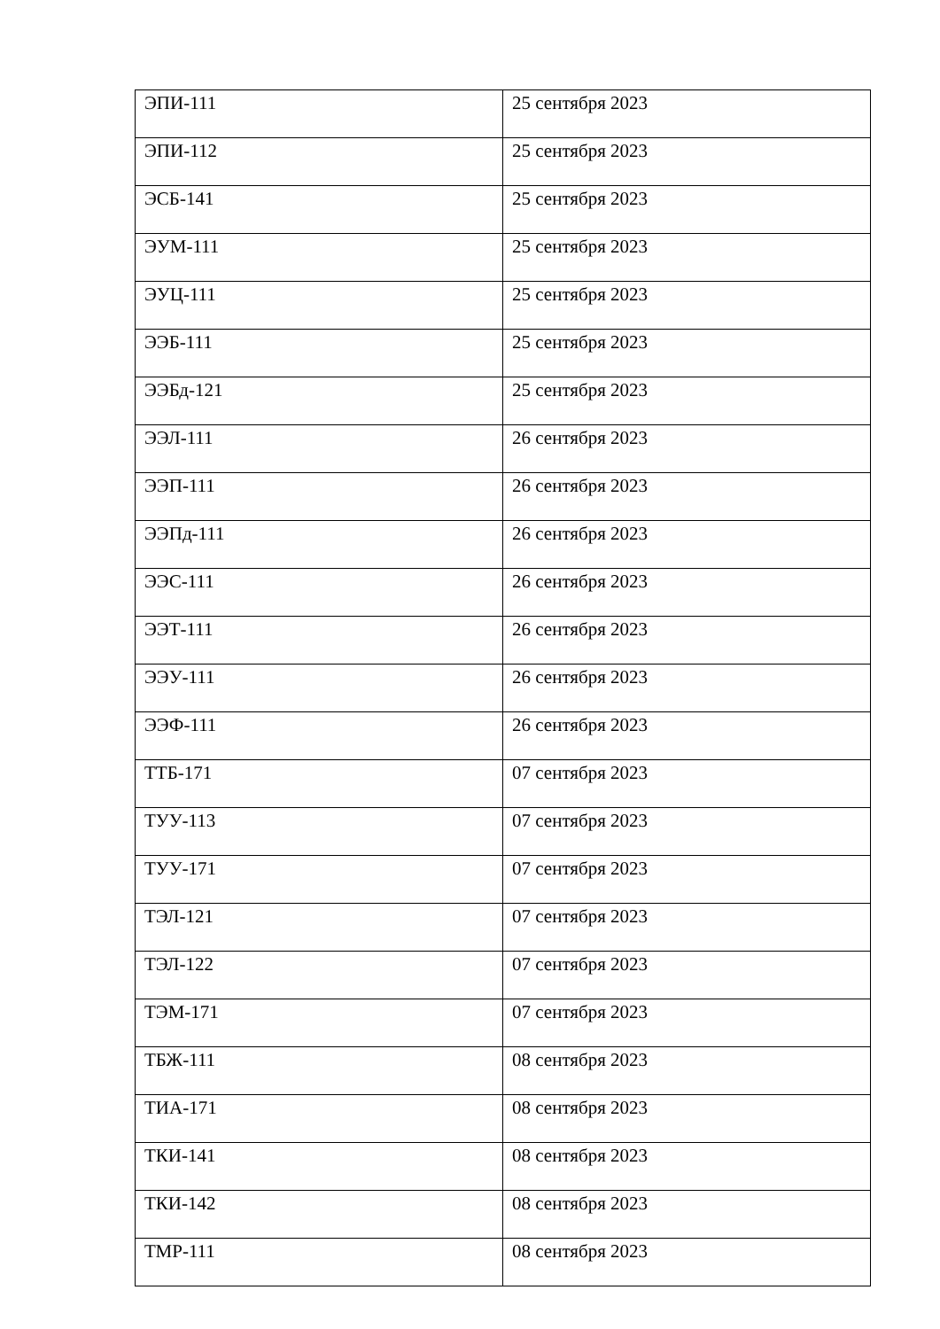| ЭПИ-111 | 25 сентября 2023 |
| ЭПИ-112 | 25 сентября 2023 |
| ЭСБ-141 | 25 сентября 2023 |
| ЭУМ-111 | 25 сентября 2023 |
| ЭУЦ-111 | 25 сентября 2023 |
| ЭЭБ-111 | 25 сентября 2023 |
| ЭЭБд-121 | 25 сентября 2023 |
| ЭЭЛ-111 | 26 сентября 2023 |
| ЭЭП-111 | 26 сентября 2023 |
| ЭЭПд-111 | 26 сентября 2023 |
| ЭЭС-111 | 26 сентября 2023 |
| ЭЭТ-111 | 26 сентября 2023 |
| ЭЭУ-111 | 26 сентября 2023 |
| ЭЭФ-111 | 26 сентября 2023 |
| ТТБ-171 | 07 сентября 2023 |
| ТУУ-113 | 07 сентября 2023 |
| ТУУ-171 | 07 сентября 2023 |
| ТЭЛ-121 | 07 сентября 2023 |
| ТЭЛ-122 | 07 сентября 2023 |
| ТЭМ-171 | 07 сентября 2023 |
| ТБЖ-111 | 08 сентября 2023 |
| ТИА-171 | 08 сентября 2023 |
| ТКИ-141 | 08 сентября 2023 |
| ТКИ-142 | 08 сентября 2023 |
| ТМР-111 | 08 сентября 2023 |